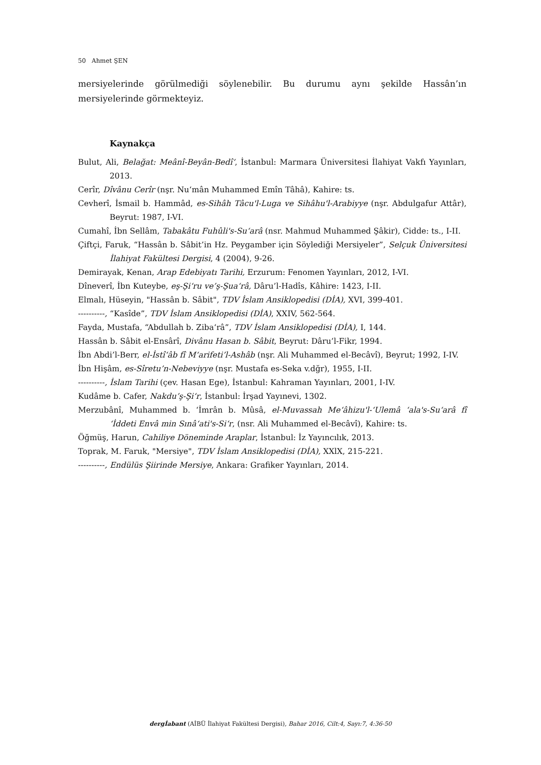50 Ahmet ŞEN
mersiyelerinde görülmediği söylenebilir. Bu durumu aynı şekilde Hassân’ın mersiyelerinde görmekteyiz.
Kaynakça
Bulut, Ali, Belağat: Meânî-Beyân-Bedî‘, İstanbul: Marmara Üniversitesi İlahiyat Vakfı Yayınları, 2013.
Cerîr, Dîvânu Cerîr (nşr. Nu‘mân Muhammed Emîn Tâhâ), Kahire: ts.
Cevherî, İsmail b. Hammâd, es-Sihâh Tâcu'l-Luga ve Sihâhu'l-Arabiyye (nşr. Abdulgafur Attâr), Beyrut: 1987, I-VI.
Cumahî, İbn Sellâm, Tabakâtu Fuhûli's-Su‘arâ (nsr. Mahmud Muhammed Şâkir), Cidde: ts., I-II.
Çiftçi, Faruk, “Hassân b. Sâbit’in Hz. Peygamber için Söylediği Mersiyeler”, Selçuk Üniversitesi İlahiyat Fakültesi Dergisi, 4 (2004), 9-26.
Demirayak, Kenan, Arap Edebiyatı Tarihi, Erzurum: Fenomen Yayınları, 2012, I-VI.
Dîneverî, İbn Kuteybe, eş-Şi‘ru ve’ş-Şua‘râ, Dâru’l-Hadîs, Kâhire: 1423, I-II.
Elmalı, Hüseyin, "Hassân b. Sâbit", TDV İslam Ansiklopedisi (DİA), XVI, 399-401.
----------, “Kasîde”, TDV İslam Ansiklopedisi (DİA), XXIV, 562-564.
Fayda, Mustafa, “Abdullah b. Ziba‘râ”, TDV İslam Ansiklopedisi (DİA), I, 144.
Hassân b. Sâbit el-Ensârî, Divânu Hasan b. Sâbit, Beyrut: Dâru’l-Fikr, 1994.
İbn Abdi’l-Berr, el-İstî‘âb fî M‘arifeti’l-Ashâb (nşr. Ali Muhammed el-Becâvî), Beyrut; 1992, I-IV.
İbn Hişâm, es-Sîretu’n-Nebeviyye (nşr. Mustafa es-Seka v.dğr), 1955, I-II.
----------, İslam Tarihi (çev. Hasan Ege), İstanbul: Kahraman Yayınları, 2001, I-IV.
Kudâme b. Cafer, Nakdu’ş-Şi‘r, İstanbul: İrşad Yayınevi, 1302.
Merzubânî, Muhammed b. ‘İmrân b. Mûsâ, el-Muvassah Me‘âhizu'l-‘Ulemâ ‘ala's-Su‘arâ fî ‘İddeti Envâ min Sınâ‘ati's-Si‘r, (nsr. Ali Muhammed el-Becâvî), Kahire: ts.
Öğmüş, Harun, Cahiliye Döneminde Araplar, İstanbul: İz Yayıncılık, 2013.
Toprak, M. Faruk, "Mersiye", TDV İslam Ansiklopedisi (DİA), XXlX, 215-221.
----------, Endülüs Şiirinde Mersiye, Ankara: Grafiker Yayınları, 2014.
dergİabant (AİBÜ İlahiyat Fakültesi Dergisi), Bahar 2016, Cilt:4, Sayı:7, 4:36-50